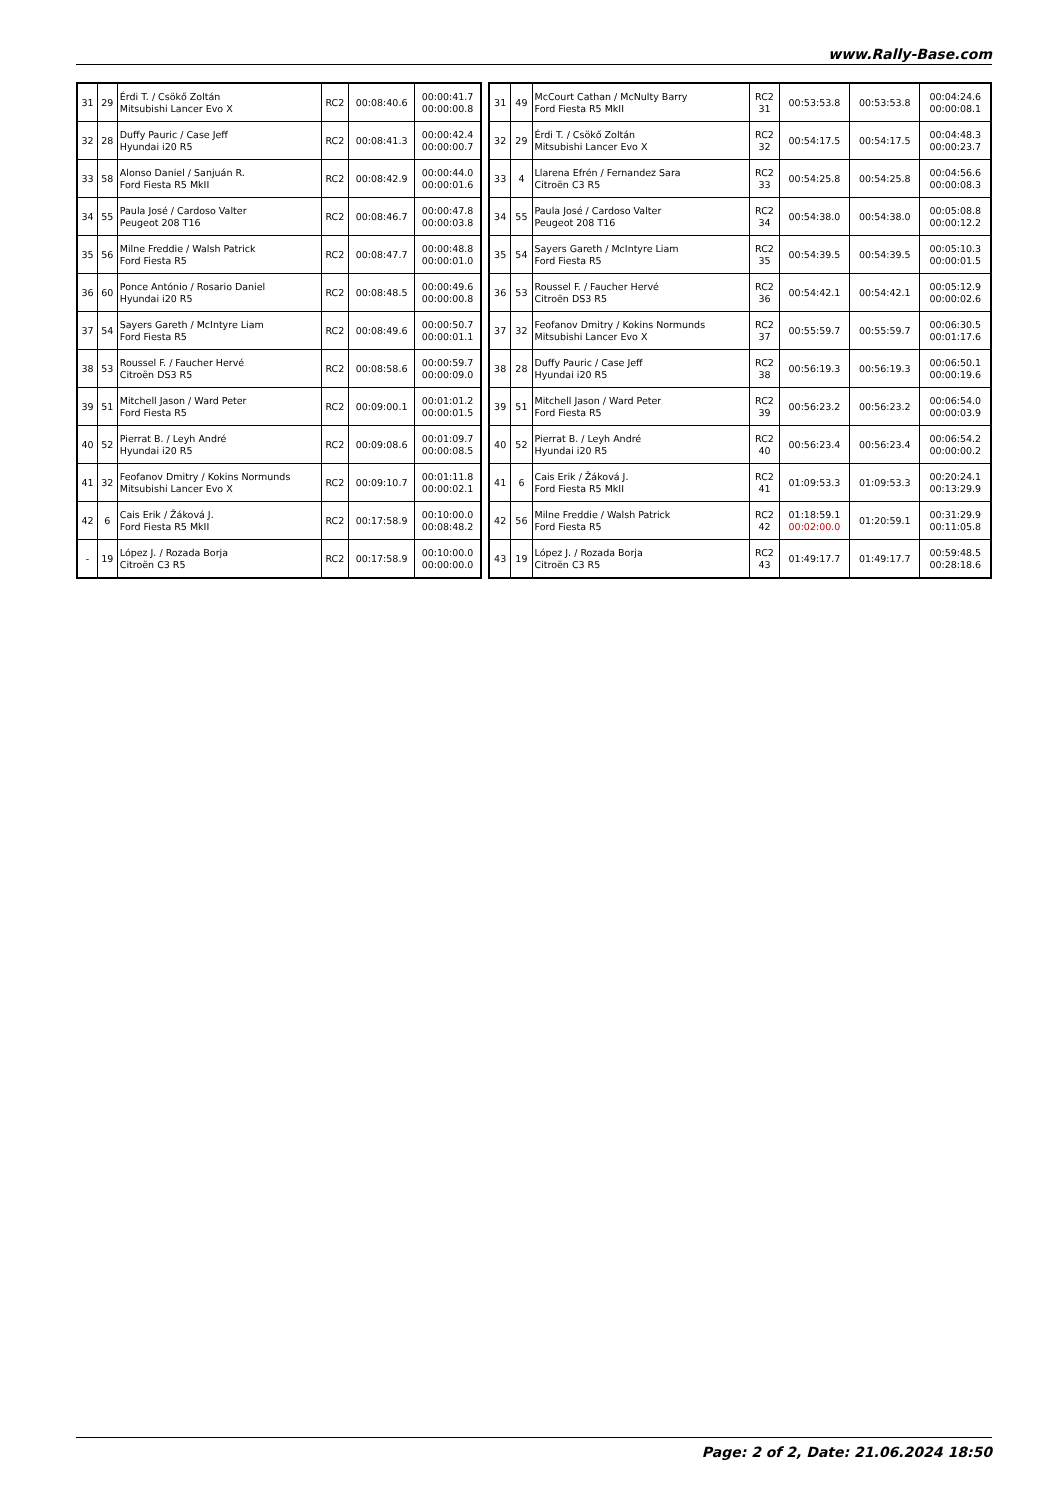www.Rally-Base.com
| 31 | 29 | Érdi T. / Csökő Zoltán Mitsubishi Lancer Evo X | RC2 | 00:08:40.6 | 00:00:41.7 00:00:00.8 |
| 32 | 28 | Duffy Pauric / Case Jeff Hyundai i20 R5 | RC2 | 00:08:41.3 | 00:00:42.4 00:00:00.7 |
| 33 | 58 | Alonso Daniel / Sanjuán R. Ford Fiesta R5 MkII | RC2 | 00:08:42.9 | 00:00:44.0 00:00:01.6 |
| 34 | 55 | Paula José / Cardoso Valter Peugeot 208 T16 | RC2 | 00:08:46.7 | 00:00:47.8 00:00:03.8 |
| 35 | 56 | Milne Freddie / Walsh Patrick Ford Fiesta R5 | RC2 | 00:08:47.7 | 00:00:48.8 00:00:01.0 |
| 36 | 60 | Ponce António / Rosario Daniel Hyundai i20 R5 | RC2 | 00:08:48.5 | 00:00:49.6 00:00:00.8 |
| 37 | 54 | Sayers Gareth / McIntyre Liam Ford Fiesta R5 | RC2 | 00:08:49.6 | 00:00:50.7 00:00:01.1 |
| 38 | 53 | Roussel F. / Faucher Hervé Citroën DS3 R5 | RC2 | 00:08:58.6 | 00:00:59.7 00:00:09.0 |
| 39 | 51 | Mitchell Jason / Ward Peter Ford Fiesta R5 | RC2 | 00:09:00.1 | 00:01:01.2 00:00:01.5 |
| 40 | 52 | Pierrat B. / Leyh André Hyundai i20 R5 | RC2 | 00:09:08.6 | 00:01:09.7 00:00:08.5 |
| 41 | 32 | Feofanov Dmitry / Kokins Normunds Mitsubishi Lancer Evo X | RC2 | 00:09:10.7 | 00:01:11.8 00:00:02.1 |
| 42 | 6 | Cais Erik / Žáková J. Ford Fiesta R5 MkII | RC2 | 00:17:58.9 | 00:10:00.0 00:08:48.2 |
| - | 19 | López J. / Rozada Borja Citroën C3 R5 | RC2 | 00:17:58.9 | 00:10:00.0 00:00:00.0 |
| 31 | 49 | McCourt Cathan / McNulty Barry Ford Fiesta R5 MkII | RC2 31 | 00:53:53.8 | 00:53:53.8 | 00:04:24.6 00:00:08.1 |
| 32 | 29 | Érdi T. / Csökő Zoltán Mitsubishi Lancer Evo X | RC2 32 | 00:54:17.5 | 00:54:17.5 | 00:04:48.3 00:00:23.7 |
| 33 | 4 | Llarena Efrén / Fernandez Sara Citroën C3 R5 | RC2 33 | 00:54:25.8 | 00:54:25.8 | 00:04:56.6 00:00:08.3 |
| 34 | 55 | Paula José / Cardoso Valter Peugeot 208 T16 | RC2 34 | 00:54:38.0 | 00:54:38.0 | 00:05:08.8 00:00:12.2 |
| 35 | 54 | Sayers Gareth / McIntyre Liam Ford Fiesta R5 | RC2 35 | 00:54:39.5 | 00:54:39.5 | 00:05:10.3 00:00:01.5 |
| 36 | 53 | Roussel F. / Faucher Hervé Citroën DS3 R5 | RC2 36 | 00:54:42.1 | 00:54:42.1 | 00:05:12.9 00:00:02.6 |
| 37 | 32 | Feofanov Dmitry / Kokins Normunds Mitsubishi Lancer Evo X | RC2 37 | 00:55:59.7 | 00:55:59.7 | 00:06:30.5 00:01:17.6 |
| 38 | 28 | Duffy Pauric / Case Jeff Hyundai i20 R5 | RC2 38 | 00:56:19.3 | 00:56:19.3 | 00:06:50.1 00:00:19.6 |
| 39 | 51 | Mitchell Jason / Ward Peter Ford Fiesta R5 | RC2 39 | 00:56:23.2 | 00:56:23.2 | 00:06:54.0 00:00:03.9 |
| 40 | 52 | Pierrat B. / Leyh André Hyundai i20 R5 | RC2 40 | 00:56:23.4 | 00:56:23.4 | 00:06:54.2 00:00:00.2 |
| 41 | 6 | Cais Erik / Žáková J. Ford Fiesta R5 MkII | RC2 41 | 01:09:53.3 | 01:09:53.3 | 00:20:24.1 00:13:29.9 |
| 42 | 56 | Milne Freddie / Walsh Patrick Ford Fiesta R5 | RC2 42 | 01:18:59.1 00:02:00.0 | 01:20:59.1 | 00:31:29.9 00:11:05.8 |
| 43 | 19 | López J. / Rozada Borja Citroën C3 R5 | RC2 43 | 01:49:17.7 | 01:49:17.7 | 00:59:48.5 00:28:18.6 |
Page: 2 of 2, Date: 21.06.2024 18:50